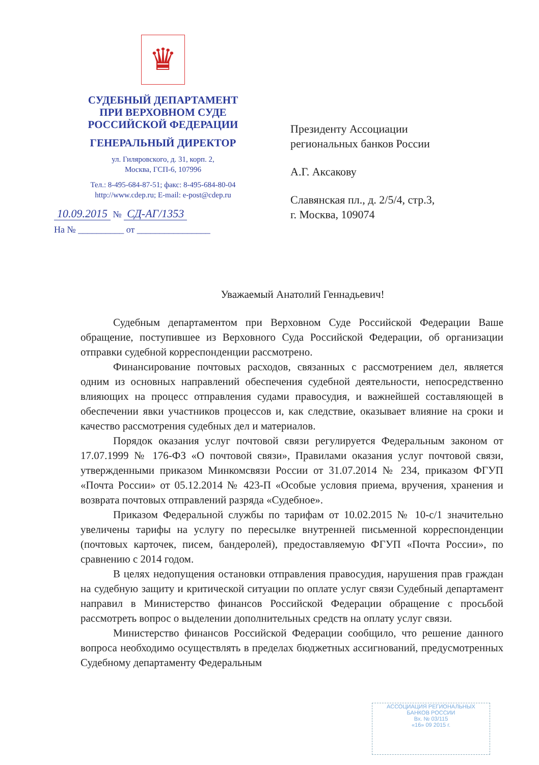♛
СУДЕБНЫЙ ДЕПАРТАМЕНТ
ПРИ ВЕРХОВНОМ СУДЕ
РОССИЙСКОЙ ФЕДЕРАЦИИ
ГЕНЕРАЛЬНЫЙ ДИРЕКТОР
ул. Гиляровского, д. 31, корп. 2,
Москва, ГСП-6, 107996
Тел.: 8-495-684-87-51; факс: 8-495-684-80-04
http://www.cdep.ru; E-mail: e-post@cdep.ru
10.09.2015 № СД-АГ/1353
На № __________ от ________________
Президенту Ассоциации
региональных банков России
А.Г. Аксакову
Славянская пл., д. 2/5/4, стр.3,
г. Москва, 109074
Уважаемый Анатолий Геннадьевич!
Судебным департаментом при Верховном Суде Российской Федерации Ваше обращение, поступившее из Верховного Суда Российской Федерации, об организации отправки судебной корреспонденции рассмотрено.
Финансирование почтовых расходов, связанных с рассмотрением дел, является одним из основных направлений обеспечения судебной деятельности, непосредственно влияющих на процесс отправления судами правосудия, и важнейшей составляющей в обеспечении явки участников процессов и, как следствие, оказывает влияние на сроки и качество рассмотрения судебных дел и материалов.
Порядок оказания услуг почтовой связи регулируется Федеральным законом от 17.07.1999 № 176-ФЗ «О почтовой связи», Правилами оказания услуг почтовой связи, утвержденными приказом Минкомсвязи России от 31.07.2014 № 234, приказом ФГУП «Почта России» от 05.12.2014 № 423-П «Особые условия приема, вручения, хранения и возврата почтовых отправлений разряда «Судебное».
Приказом Федеральной службы по тарифам от 10.02.2015 № 10-с/1 значительно увеличены тарифы на услугу по пересылке внутренней письменной корреспонденции (почтовых карточек, писем, бандеролей), предоставляемую ФГУП «Почта России», по сравнению с 2014 годом.
В целях недопущения остановки отправления правосудия, нарушения прав граждан на судебную защиту и критической ситуации по оплате услуг связи Судебный департамент направил в Министерство финансов Российской Федерации обращение с просьбой рассмотреть вопрос о выделении дополнительных средств на оплату услуг связи.
Министерство финансов Российской Федерации сообщило, что решение данного вопроса необходимо осуществлять в пределах бюджетных ассигнований, предусмотренных Судебному департаменту Федеральным
АССОЦИАЦИЯ РЕГИОНАЛЬНЫХ
БАНКОВ РОССИИ
Вх. № 03/115
«16» 09 2015 г.